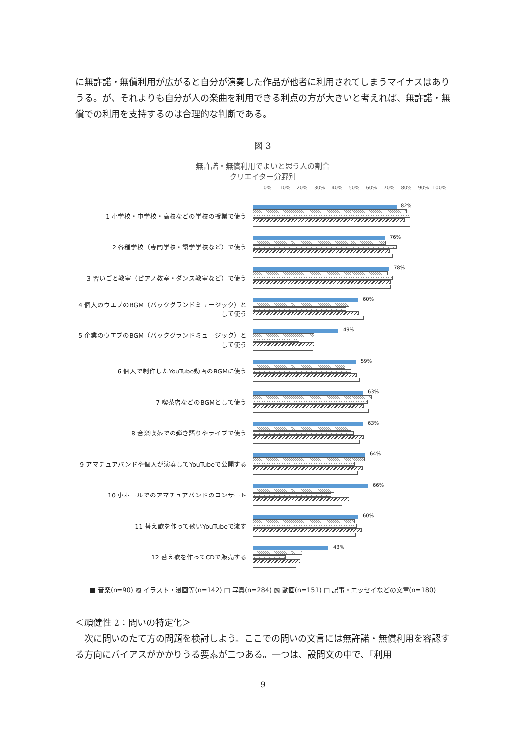に無許諾・無償利用が広がると自分が演奏した作品が他者に利用されてしまうマイナスはありうる。が、それよりも自分が人の楽曲を利用できる利点の方が大きいと考えれば、無許諾・無償での利用を支持するのは合理的な判断である。
図 3
無許諾・無償利用でよいと思う人の割合
クリエイター分野別
0% 10% 20% 30% 40% 50% 60% 70% 80% 90% 100%
1 小学校・中学校・高校などの学校の授業で使う
82%
2 各種学校（専門学校・語学学校など）で使う
76%
3 習いごと教室（ピアノ教室・ダンス教室など）で使う
78%
4 個人のウエブのBGM（バックグランドミュージック）として使う
60%
5 企業のウエブのBGM（バックグランドミュージック）として使う
49%
6 個人で制作したYouTube動画のBGMに使う
59%
7 喫茶店などのBGMとして使う
63%
8 音楽喫茶での弾き語りやライブで使う
63%
9 アマチュアバンドや個人が演奏してYouTubeで公開する
64%
10 小ホールでのアマチュアバンドのコンサート
66%
11 替え歌を作って歌いYouTubeで流す
60%
12 替え歌を作ってCDで販売する
43%
■ 音楽(n=90) ▨ イラスト・漫画等(n=142) □ 写真(n=284) ▧ 動画(n=151) □ 記事・エッセイなどの文章(n=180)
＜頑健性 2：問いの特定化＞
　次に問いのたて方の問題を検討しよう。ここでの問いの文言には無許諾・無償利用を容認する方向にバイアスがかかりうる要素が二つある。一つは、設問文の中で、「利用
9